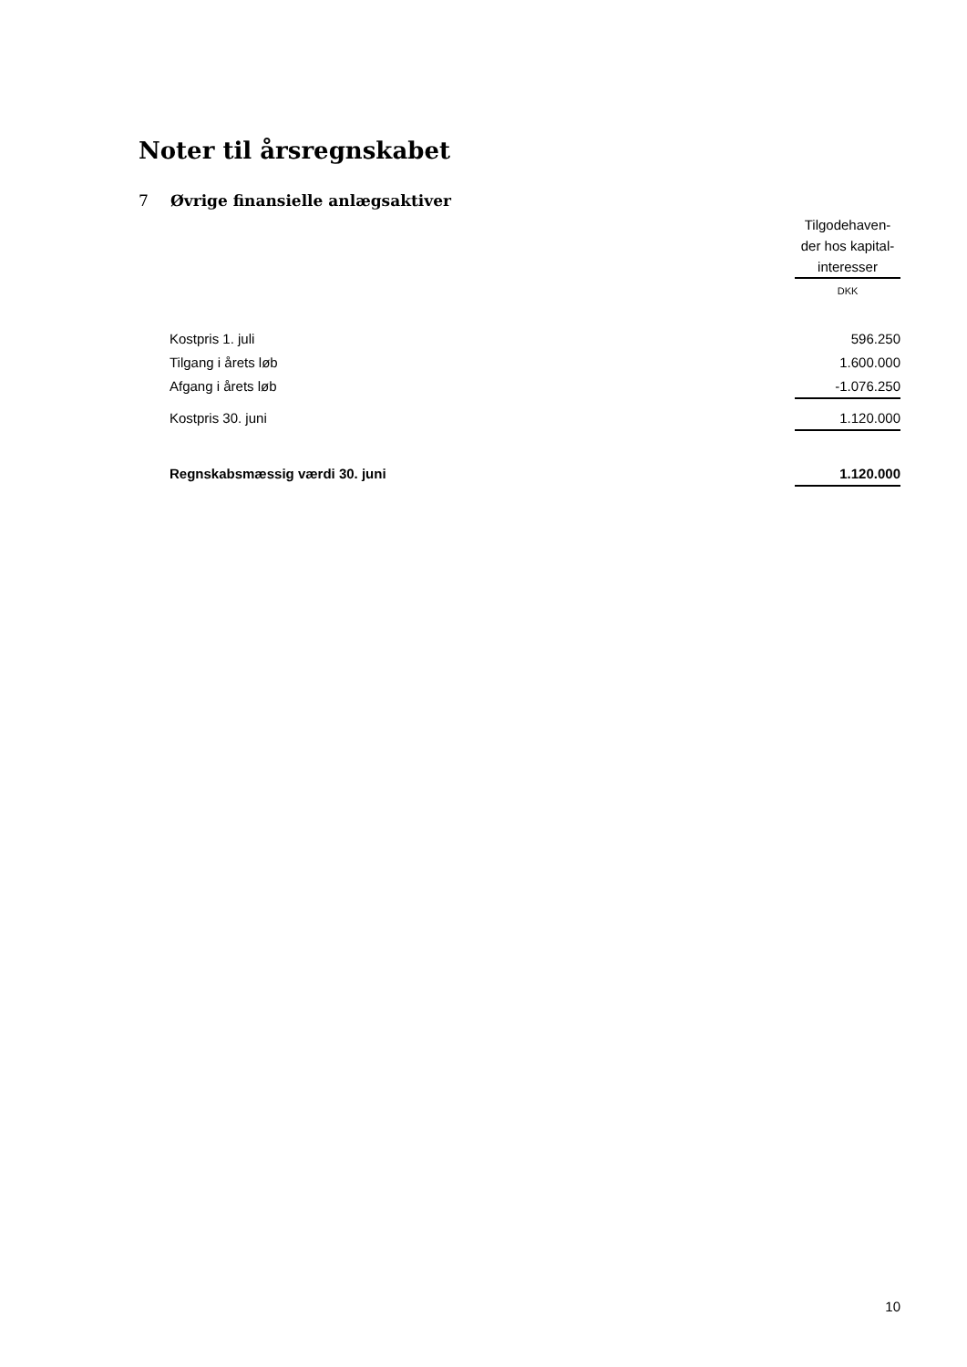Noter til årsregnskabet
7 Øvrige finansielle anlægsaktiver
| | Tilgodehaven- der hos kapital- interesser |
| | DKK |
| Kostpris 1. juli | 596.250 |
| Tilgang i årets løb | 1.600.000 |
| Afgang i årets løb | -1.076.250 |
| Kostpris 30. juni | 1.120.000 |
| Regnskabsmæssig værdi 30. juni | 1.120.000 |
10